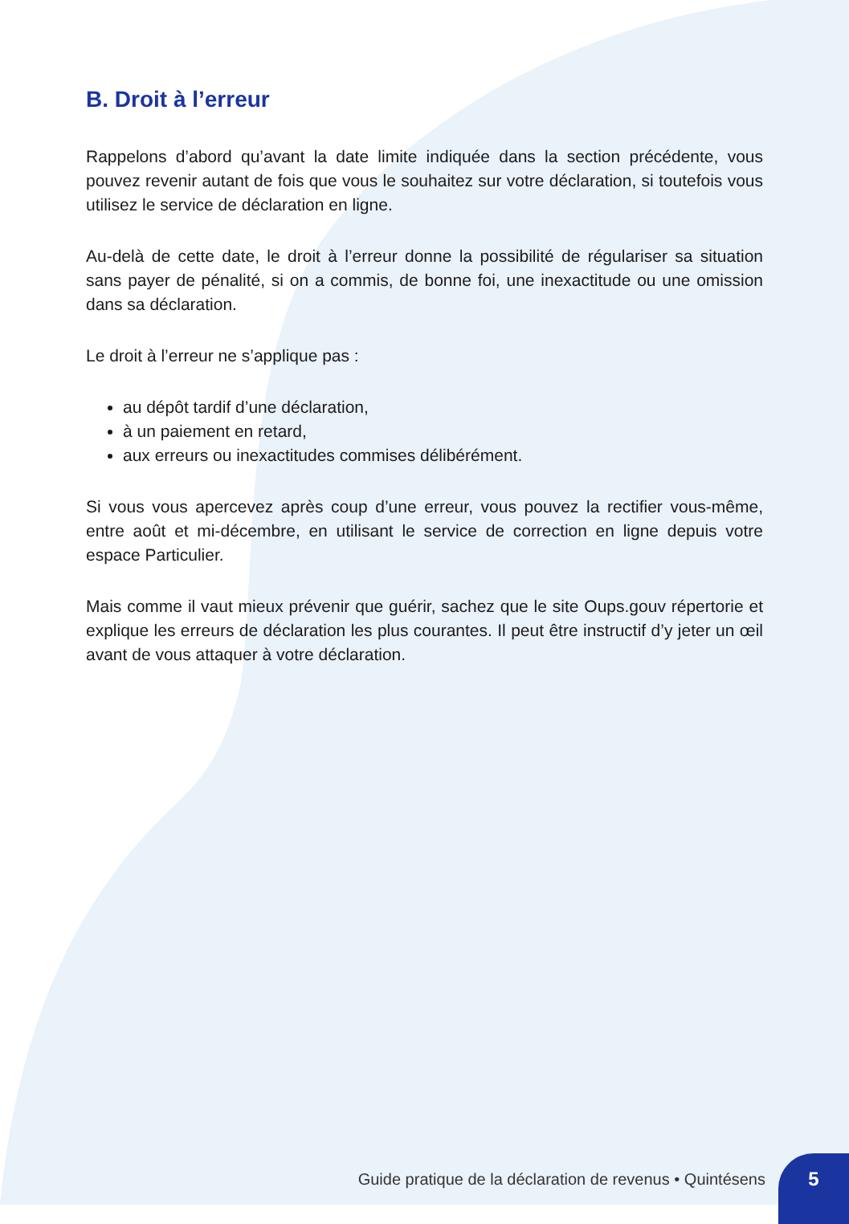B. Droit à l’erreur
Rappelons d’abord qu’avant la date limite indiquée dans la section précédente, vous pouvez revenir autant de fois que vous le souhaitez sur votre déclaration, si toutefois vous utilisez le service de déclaration en ligne.
Au-delà de cette date, le droit à l’erreur donne la possibilité de régulariser sa situation sans payer de pénalité, si on a commis, de bonne foi, une inexactitude ou une omission dans sa déclaration.
Le droit à l’erreur ne s’applique pas :
au dépôt tardif d’une déclaration,
à un paiement en retard,
aux erreurs ou inexactitudes commises délibérément.
Si vous vous apercevez après coup d’une erreur, vous pouvez la rectifier vous-même, entre août et mi-décembre, en utilisant le service de correction en ligne depuis votre espace Particulier.
Mais comme il vaut mieux prévenir que guérir, sachez que le site Oups.gouv répertorie et explique les erreurs de déclaration les plus courantes. Il peut être instructif d’y jeter un œil avant de vous attaquer à votre déclaration.
Guide pratique de la déclaration de revenus • Quintésens
5